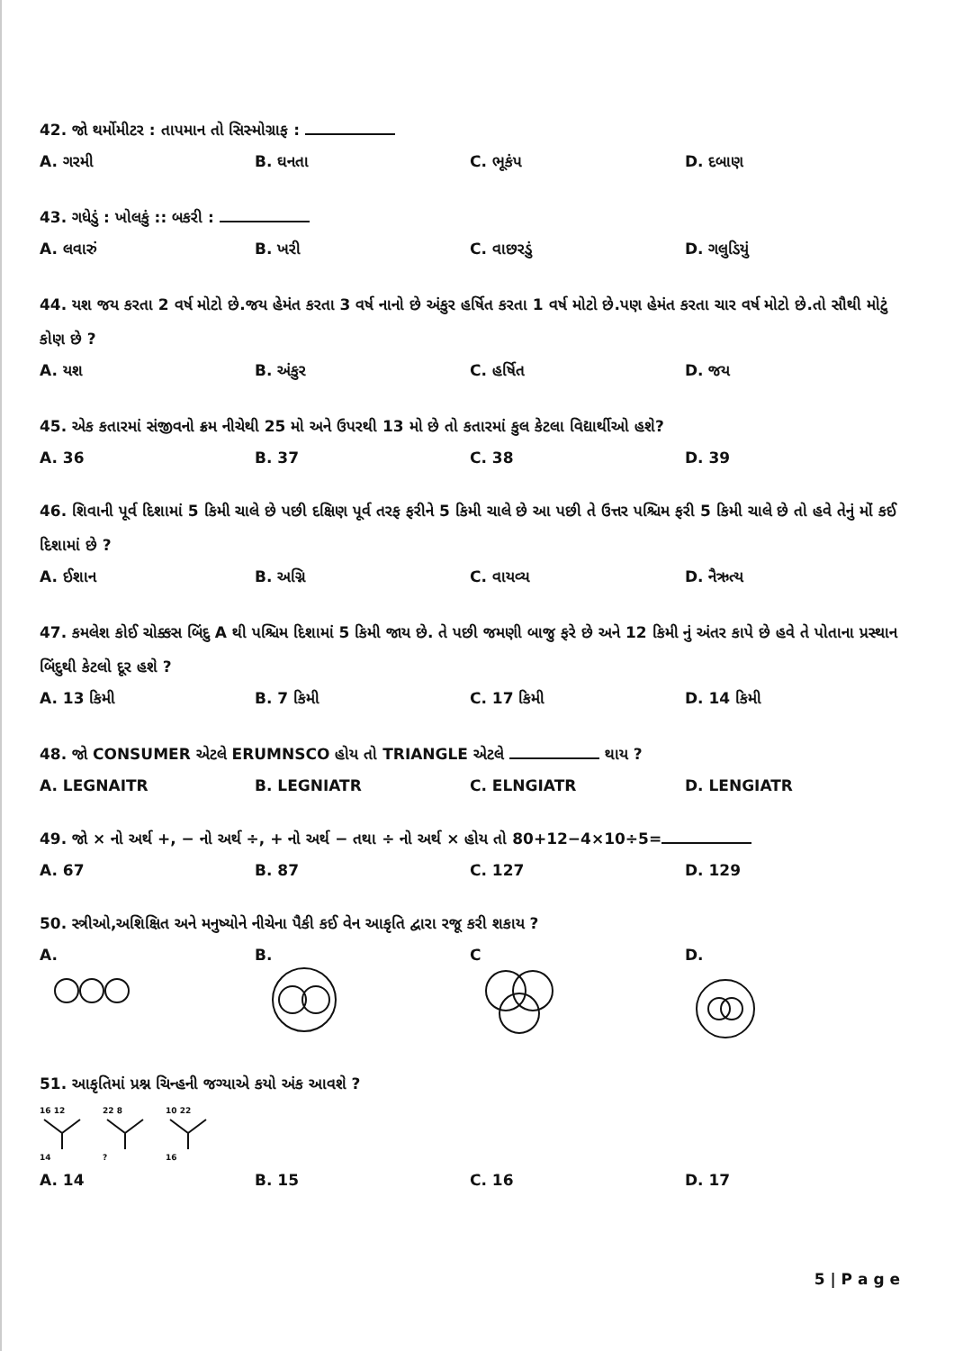42. જો થર્મોમીટર : તાપમાન તો સિસ્મોગ્રાફ :
A. ગરમી B. ઘનતા C. ભૂકંપ D. દબાણ
43. ગધેડું : ખોલકું :: બકરી :
A. લવારું B. ખરી C. વાછરડું D. ગલુડિયું
44. યશ જય કરતા 2 વર્ષ મોટો છે.જય હેમંત કરતા 3 વર્ષ નાનો છે અંકુર હર્ષિત કરતા 1 વર્ષ મોટો છે.પણ હેમંત કરતા ચાર વર્ષ મોટો છે.તો સૌથી મોટું કોણ છે ?
A. યશ B. અંકુર C. હર્ષિત D. જય
45. એક કતારમાં સંજીવનો ક્રમ નીચેથી 25 મો અને ઉપરથી 13 મો છે તો કતારમાં કુલ કેટલા વિદ્યાર્થીઓ હશે?
A. 36 B. 37 C. 38 D. 39
46. શિવાની પૂર્વ દિશામાં 5 કિમી ચાલે છે પછી દક્ષિણ પૂર્વ તરફ ફરીને 5 કિમી ચાલે છે આ પછી તે ઉત્તર પશ્ચિમ ફરી 5 કિમી ચાલે છે તો હવે તેનું મોં કઈ દિશામાં છે ?
A. ઈશાન B. અગ્નિ C. વાયવ્ય D. નૈઋત્ય
47. કમલેશ કોઈ ચોક્કસ બિંદુ A થી પશ્ચિમ દિશામાં 5 કિમી જાય છે. તે પછી જમણી બાજુ ફરે છે અને 12 કિમી નું અંતર કાપે છે હવે તે પોતાના પ્રસ્થાન બિંદુથી કેટલો દૂર હશે ?
A. 13 કિમી B. 7 કિમી C. 17 કિમી D. 14 કિમી
48. જો CONSUMER એટલે ERUMNSCO હોય તો TRIANGLE એટલે થાય ?
A. LEGNAITR B. LEGNIATR C. ELNGIATR D. LENGIATR
49. જો × નો અર્થ +, − નો અર્થ ÷, + નો અર્થ − તથા ÷ નો અર્થ × હોય તો 80+12−4×10÷5=
A. 67 B. 87 C. 127 D. 129
50. સ્ત્રીઓ,અશિક્ષિત અને મનુષ્યોને નીચેના પૈકી કઈ વેન આકૃતિ દ્વારા રજૂ કરી શકાય ?
A.
B.
C
D.
51. આકૃતિમાં પ્રશ્ન ચિન્હની જગ્યાએ કયો અંક આવશે ?
16 12
14
22 8
?
10 22
16
A. 14 B. 15 C. 16 D. 17
5 | P a g e